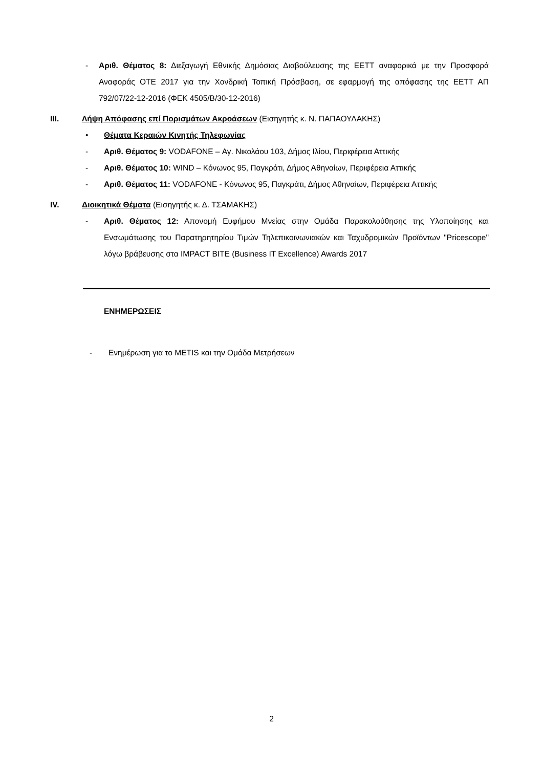- Αριθ. Θέματος 8: Διεξαγωγή Εθνικής Δημόσιας Διαβούλευσης της ΕΕΤΤ αναφορικά με την Προσφορά Αναφοράς ΟΤΕ 2017 για την Χονδρική Τοπική Πρόσβαση, σε εφαρμογή της απόφασης της ΕΕΤΤ ΑΠ 792/07/22-12-2016 (ΦΕΚ 4505/Β/30-12-2016)
III. Λήψη Απόφασης επί Πορισμάτων Ακροάσεων (Εισηγητής κ. Ν. ΠΑΠΑΟΥΛΑΚΗΣ)
• Θέματα Κεραιών Κινητής Τηλεφωνίας
- Αριθ. Θέματος 9: VODAFONE – Αγ. Νικολάου 103, Δήμος Ιλίου, Περιφέρεια Αττικής
- Αριθ. Θέματος 10: WIND – Κόνωνος 95, Παγκράτι, Δήμος Αθηναίων, Περιφέρεια Αττικής
- Αριθ. Θέματος 11: VODAFONE - Κόνωνος 95, Παγκράτι, Δήμος Αθηναίων, Περιφέρεια Αττικής
IV. Διοικητικά Θέματα (Εισηγητής κ. Δ. ΤΣΑΜΑΚΗΣ)
- Αριθ. Θέματος 12: Απονομή Ευφήμου Μνείας στην Ομάδα Παρακολούθησης της Υλοποίησης και Ενσωμάτωσης του Παρατηρητηρίου Τιμών Τηλεπικοινωνιακών και Ταχυδρομικών Προϊόντων "Pricescope" λόγω βράβευσης στα IMPACT BITE (Business IT Excellence) Awards 2017
ΕΝΗΜΕΡΩΣΕΙΣ
- Ενημέρωση για το METIS και την Ομάδα Μετρήσεων
2